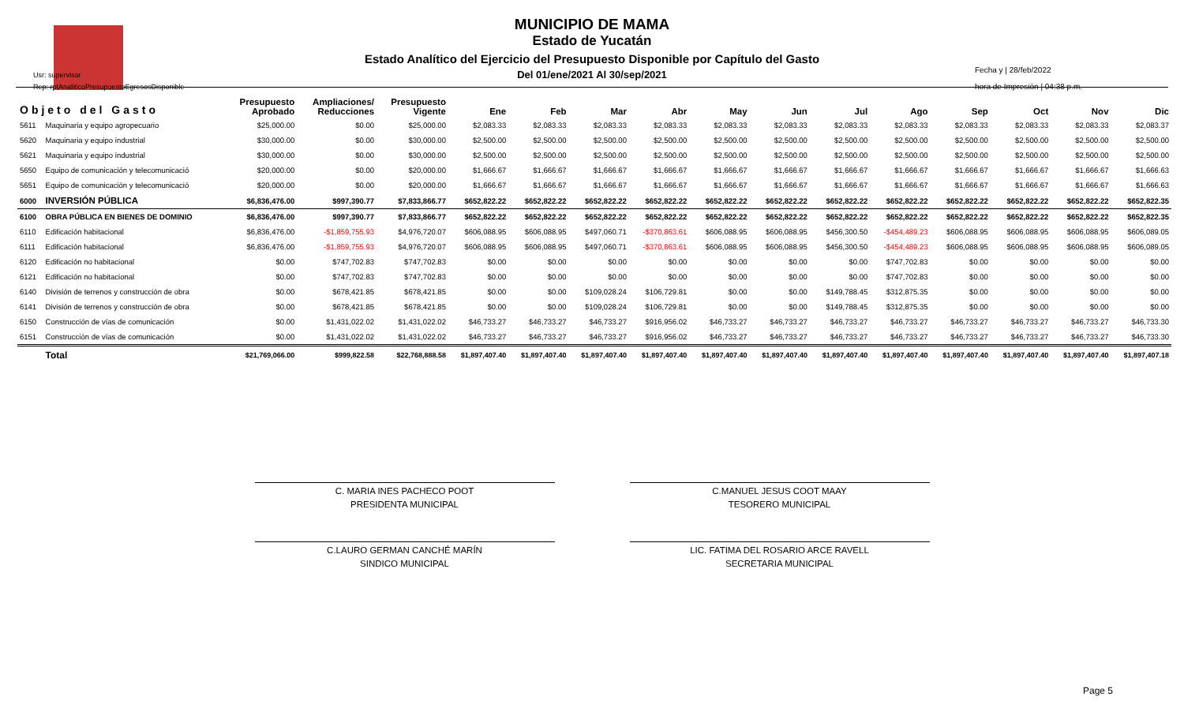MUNICIPIO DE MAMA
Estado de Yucatán
Estado Analítico del Ejercicio del Presupuesto Disponible por Capítulo del Gasto
Del 01/ene/2021 Al 30/sep/2021
Usr: supervisor
Rep: rptAnaliticoPresupuestoEgresosDisponible
Fecha y | 28/feb/2022
hora de Impresión | 04:38 p.m.
| Objeto del Gasto | | Presupuesto Aprobado | Ampliaciones/ Reducciones | Presupuesto Vigente | Ene | Feb | Mar | Abr | May | Jun | Jul | Ago | Sep | Oct | Nov | Dic |
| --- | --- | --- | --- | --- | --- | --- | --- | --- | --- | --- | --- | --- | --- | --- | --- | --- |
| 5611 | Maquinaria y equipo agropecuario | $25,000.00 | $0.00 | $25,000.00 | $2,083.33 | $2,083.33 | $2,083.33 | $2,083.33 | $2,083.33 | $2,083.33 | $2,083.33 | $2,083.33 | $2,083.33 | $2,083.33 | $2,083.33 | $2,083.37 |
| 5620 | Maquinaria y equipo industrial | $30,000.00 | $0.00 | $30,000.00 | $2,500.00 | $2,500.00 | $2,500.00 | $2,500.00 | $2,500.00 | $2,500.00 | $2,500.00 | $2,500.00 | $2,500.00 | $2,500.00 | $2,500.00 | $2,500.00 |
| 5621 | Maquinaria y equipo industrial | $30,000.00 | $0.00 | $30,000.00 | $2,500.00 | $2,500.00 | $2,500.00 | $2,500.00 | $2,500.00 | $2,500.00 | $2,500.00 | $2,500.00 | $2,500.00 | $2,500.00 | $2,500.00 | $2,500.00 |
| 5650 | Equipo de comunicación y telecomunicació | $20,000.00 | $0.00 | $20,000.00 | $1,666.67 | $1,666.67 | $1,666.67 | $1,666.67 | $1,666.67 | $1,666.67 | $1,666.67 | $1,666.67 | $1,666.67 | $1,666.67 | $1,666.67 | $1,666.63 |
| 5651 | Equipo de comunicación y telecomunicació | $20,000.00 | $0.00 | $20,000.00 | $1,666.67 | $1,666.67 | $1,666.67 | $1,666.67 | $1,666.67 | $1,666.67 | $1,666.67 | $1,666.67 | $1,666.67 | $1,666.67 | $1,666.67 | $1,666.63 |
| 6000 | INVERSIÓN PÚBLICA | $6,836,476.00 | $997,390.77 | $7,833,866.77 | $652,822.22 | $652,822.22 | $652,822.22 | $652,822.22 | $652,822.22 | $652,822.22 | $652,822.22 | $652,822.22 | $652,822.22 | $652,822.22 | $652,822.22 | $652,822.35 |
| 6100 | OBRA PÚBLICA EN BIENES DE DOMINIO | $6,836,476.00 | $997,390.77 | $7,833,866.77 | $652,822.22 | $652,822.22 | $652,822.22 | $652,822.22 | $652,822.22 | $652,822.22 | $652,822.22 | $652,822.22 | $652,822.22 | $652,822.22 | $652,822.22 | $652,822.35 |
| 6110 | Edificación habitacional | $6,836,476.00 | -$1,859,755.93 | $4,976,720.07 | $606,088.95 | $606,088.95 | $497,060.71 | -$370,863.61 | $606,088.95 | $606,088.95 | $456,300.50 | -$454,489.23 | $606,088.95 | $606,088.95 | $606,088.95 | $606,089.05 |
| 6111 | Edificación habitacional | $6,836,476.00 | -$1,859,755.93 | $4,976,720.07 | $606,088.95 | $606,088.95 | $497,060.71 | -$370,863.61 | $606,088.95 | $606,088.95 | $456,300.50 | -$454,489.23 | $606,088.95 | $606,088.95 | $606,088.95 | $606,089.05 |
| 6120 | Edificación no habitacional | $0.00 | $747,702.83 | $747,702.83 | $0.00 | $0.00 | $0.00 | $0.00 | $0.00 | $0.00 | $0.00 | $747,702.83 | $0.00 | $0.00 | $0.00 | $0.00 |
| 6121 | Edificación no habitacional | $0.00 | $747,702.83 | $747,702.83 | $0.00 | $0.00 | $0.00 | $0.00 | $0.00 | $0.00 | $0.00 | $747,702.83 | $0.00 | $0.00 | $0.00 | $0.00 |
| 6140 | División de terrenos y construcción de obra | $0.00 | $678,421.85 | $678,421.85 | $0.00 | $0.00 | $109,028.24 | $106,729.81 | $0.00 | $0.00 | $149,788.45 | $312,875.35 | $0.00 | $0.00 | $0.00 | $0.00 |
| 6141 | División de terrenos y construcción de obra | $0.00 | $678,421.85 | $678,421.85 | $0.00 | $0.00 | $109,028.24 | $106,729.81 | $0.00 | $0.00 | $149,788.45 | $312,875.35 | $0.00 | $0.00 | $0.00 | $0.00 |
| 6150 | Construcción de vías de comunicación | $0.00 | $1,431,022.02 | $1,431,022.02 | $46,733.27 | $46,733.27 | $46,733.27 | $916,956.02 | $46,733.27 | $46,733.27 | $46,733.27 | $46,733.27 | $46,733.27 | $46,733.27 | $46,733.27 | $46,733.30 |
| 6151 | Construcción de vías de comunicación | $0.00 | $1,431,022.02 | $1,431,022.02 | $46,733.27 | $46,733.27 | $46,733.27 | $916,956.02 | $46,733.27 | $46,733.27 | $46,733.27 | $46,733.27 | $46,733.27 | $46,733.27 | $46,733.27 | $46,733.30 |
| | Total | $21,769,066.00 | $999,822.58 | $22,768,888.58 | $1,897,407.40 | $1,897,407.40 | $1,897,407.40 | $1,897,407.40 | $1,897,407.40 | $1,897,407.40 | $1,897,407.40 | $1,897,407.40 | $1,897,407.40 | $1,897,407.40 | $1,897,407.40 | $1,897,407.18 |
C. MARIA INES PACHECO POOT
PRESIDENTA MUNICIPAL
C.MANUEL JESUS COOT MAAY
TESORERO MUNICIPAL
C.LAURO GERMAN CANCHÉ MARÍN
SINDICO MUNICIPAL
LIC. FATIMA DEL ROSARIO ARCE RAVELL
SECRETARIA MUNICIPAL
Page 5